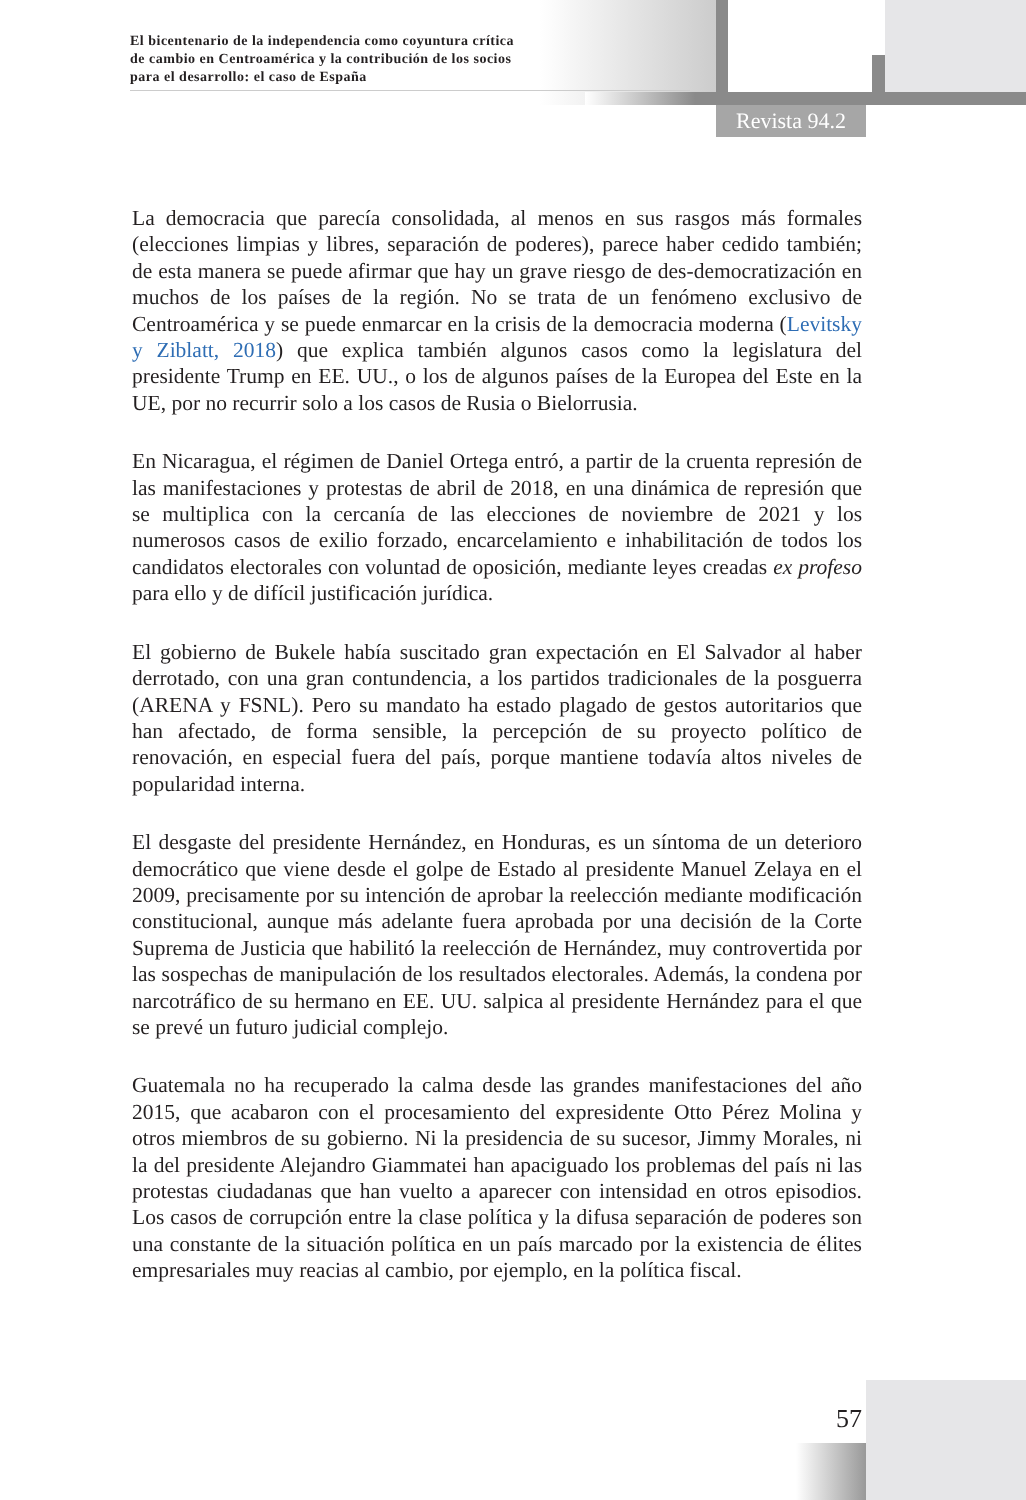El bicentenario de la independencia como coyuntura crítica
de cambio en Centroamérica y la contribución de los socios
para el desarrollo: el caso de España
Revista 94.2
La democracia que parecía consolidada, al menos en sus rasgos más formales (elecciones limpias y libres, separación de poderes), parece haber cedido también; de esta manera se puede afirmar que hay un grave riesgo de des-democratización en muchos de los países de la región. No se trata de un fenómeno exclusivo de Centroamérica y se puede enmarcar en la crisis de la democracia moderna (Levitsky y Ziblatt, 2018) que explica también algunos casos como la legislatura del presidente Trump en EE. UU., o los de algunos países de la Europea del Este en la UE, por no recurrir solo a los casos de Rusia o Bielorrusia.
En Nicaragua, el régimen de Daniel Ortega entró, a partir de la cruenta represión de las manifestaciones y protestas de abril de 2018, en una dinámica de represión que se multiplica con la cercanía de las elecciones de noviembre de 2021 y los numerosos casos de exilio forzado, encarcelamiento e inhabilitación de todos los candidatos electorales con voluntad de oposición, mediante leyes creadas ex profeso para ello y de difícil justificación jurídica.
El gobierno de Bukele había suscitado gran expectación en El Salvador al haber derrotado, con una gran contundencia, a los partidos tradicionales de la posguerra (ARENA y FSNL). Pero su mandato ha estado plagado de gestos autoritarios que han afectado, de forma sensible, la percepción de su proyecto político de renovación, en especial fuera del país, porque mantiene todavía altos niveles de popularidad interna.
El desgaste del presidente Hernández, en Honduras, es un síntoma de un deterioro democrático que viene desde el golpe de Estado al presidente Manuel Zelaya en el 2009, precisamente por su intención de aprobar la reelección mediante modificación constitucional, aunque más adelante fuera aprobada por una decisión de la Corte Suprema de Justicia que habilitó la reelección de Hernández, muy controvertida por las sospechas de manipulación de los resultados electorales. Además, la condena por narcotráfico de su hermano en EE. UU. salpica al presidente Hernández para el que se prevé un futuro judicial complejo.
Guatemala no ha recuperado la calma desde las grandes manifestaciones del año 2015, que acabaron con el procesamiento del expresidente Otto Pérez Molina y otros miembros de su gobierno. Ni la presidencia de su sucesor, Jimmy Morales, ni la del presidente Alejandro Giammatei han apaciguado los problemas del país ni las protestas ciudadanas que han vuelto a aparecer con intensidad en otros episodios. Los casos de corrupción entre la clase política y la difusa separación de poderes son una constante de la situación política en un país marcado por la existencia de élites empresariales muy reacias al cambio, por ejemplo, en la política fiscal.
57